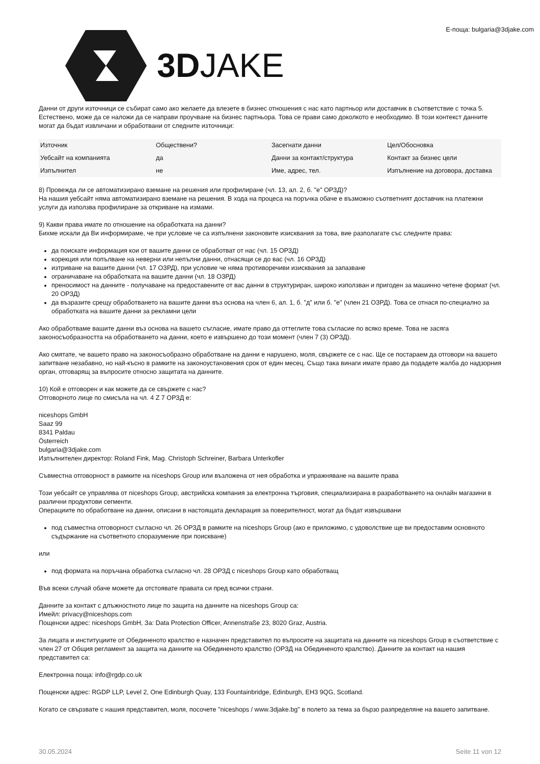3DJAKE
E-поща: bulgaria@3djake.com
Данни от други източници се събират само ако желаете да влезете в бизнес отношения с нас като партньор или доставчик в съответствие с точка 5. Естествено, може да се наложи да се направи проучване на бизнес партньора. Това се прави само доколкото е необходимо. В този контекст данните могат да бъдат извличани и обработвани от следните източници:
| Източник | Обществени? | Засегнати данни | Цел/Обосновка |
| Уебсайт на компанията | да | Данни за контакт/структура | Контакт за бизнес цели |
| Изпълнител | не | Име, адрес, тел. | Изпълнение на договора, доставка |
8) Провежда ли се автоматизирано вземане на решения или профилиране (чл. 13, ал. 2, б. "е" ОРЗД)?
На нашия уебсайт няма автоматизирано вземане на решения. В хода на процеса на поръчка обаче е възможно съответният доставчик на платежни услуги да използва профилиране за откриване на измами.
9) Какви права имате по отношение на обработката на данни?
Бихме искали да Ви информираме, че при условие че са изпълнени законовите изисквания за това, вие разполагате със следните права:
да поискате информация кои от вашите данни се обработват от нас (чл. 15 ОРЗД)
корекция или попълване на неверни или непълни данни, отнасящи се до вас (чл. 16 ОРЗД)
изтриване на вашите данни (чл. 17 ОЗРД), при условие че няма противоречиви изисквания за запазване
ограничаване на обработката на вашите данни (чл. 18 ОЗРД)
преносимост на данните - получаване на предоставените от вас данни в структуриран, широко използван и пригоден за машинно четене формат (чл. 20 ОРЗД)
да възразите срещу обработването на вашите данни въз основа на член 6, ал. 1, б. "д" или б. "е" (член 21 ОЗРД). Това се отнася по-специално за обработката на вашите данни за рекламни цели
Ако обработваме вашите данни въз основа на вашето съгласие, имате право да оттеглите това съгласие по всяко време. Това не засяга законосъобразността на обработването на данни, което е извършено до този момент (член 7 (3) ОРЗД).
Ако смятате, че вашето право на законосъобразно обработване на данни е нарушено, моля, свържете се с нас. Ще се постараем да отговори на вашето запитване незабавно, но най-късно в рамките на законоустановения срок от един месец. Също така винаги имате право да подадете жалба до надзорния орган, отговарящ за въпросите относно защитата на данните.
10) Кой е отговорен и как можете да се свържете с нас?
Отговорното лице по смисъла на чл. 4 Z 7 ОРЗД е:
niceshops GmbH
Saaz 99
8341 Paldau
Österreich
bulgaria@3djake.com
Изпълнителен директор: Roland Fink, Mag. Christoph Schreiner, Barbara Unterkofler
Съвместна отговорност в рамките на niceshops Group или възложена от нея обработка и упражняване на вашите права
Този уебсайт се управлява от niceshops Group, австрийска компания за електронна търговия, специализирана в разработването на онлайн магазини в различни продуктови сегменти.
Операциите по обработване на данни, описани в настоящата декларация за поверителност, могат да бъдат извършвани
под съвместна отговорност съгласно чл. 26 ОРЗД в рамките на niceshops Group (ако е приложимо, с удоволствие ще ви предоставим основното съдържание на съответното споразумение при поискване)
или
под формата на поръчана обработка съгласно чл. 28 ОРЗД с niceshops Group като обработващ
Във всеки случай обаче можете да отстоявате правата си пред всички страни.
Данните за контакт с длъжностното лице по защита на данните на niceshops Group са:
Имейл: privacy@niceshops.com
Пощенски адрес: niceshops GmbH, За: Data Protection Officer, Annenstraße 23, 8020 Graz, Austria.
За лицата и институциите от Обединеното кралство е назначен представител по въпросите на защитата на данните на niceshops Group в съответствие с член 27 от Общия регламент за защита на данните на Обединеното кралство (ОРЗД на Обединеното кралство). Данните за контакт на нашия представител са:
Електронна поща: info@rgdp.co.uk
Пощенски адрес: RGDP LLP, Level 2, One Edinburgh Quay, 133 Fountainbridge, Edinburgh, EH3 9QG, Scotland.
Когато се свързвате с нашия представител, моля, посочете "niceshops / www.3djake.bg" в полето за тема за бързо разпределяне на вашето запитване.
30.05.2024 Seite 11 von 12